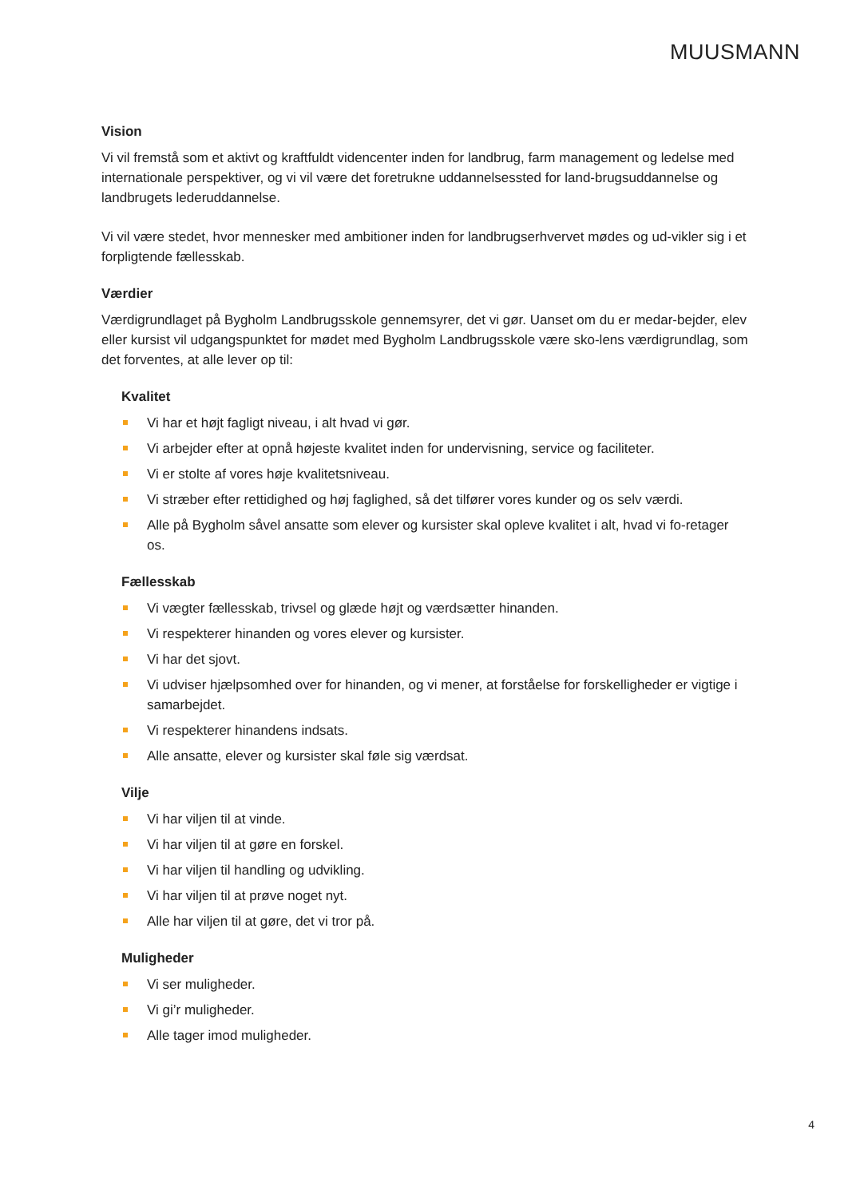MUUSMANN
Vision
Vi vil fremstå som et aktivt og kraftfuldt videncenter inden for landbrug, farm management og ledelse med internationale perspektiver, og vi vil være det foretrukne uddannelsessted for land-brugsuddannelse og landbrugets lederuddannelse.
Vi vil være stedet, hvor mennesker med ambitioner inden for landbrugserhvervet mødes og ud-vikler sig i et forpligtende fællesskab.
Værdier
Værdigrundlaget på Bygholm Landbrugsskole gennemsyrer, det vi gør. Uanset om du er medar-bejder, elev eller kursist vil udgangspunktet for mødet med Bygholm Landbrugsskole være sko-lens værdigrundlag, som det forventes, at alle lever op til:
Kvalitet
Vi har et højt fagligt niveau, i alt hvad vi gør.
Vi arbejder efter at opnå højeste kvalitet inden for undervisning, service og faciliteter.
Vi er stolte af vores høje kvalitetsniveau.
Vi stræber efter rettidighed og høj faglighed, så det tilfører vores kunder og os selv værdi.
Alle på Bygholm såvel ansatte som elever og kursister skal opleve kvalitet i alt, hvad vi fo-retager os.
Fællesskab
Vi vægter fællesskab, trivsel og glæde højt og værdsætter hinanden.
Vi respekterer hinanden og vores elever og kursister.
Vi har det sjovt.
Vi udviser hjælpsomhed over for hinanden, og vi mener, at forståelse for forskelligheder er vigtige i samarbejdet.
Vi respekterer hinandens indsats.
Alle ansatte, elever og kursister skal føle sig værdsat.
Vilje
Vi har viljen til at vinde.
Vi har viljen til at gøre en forskel.
Vi har viljen til handling og udvikling.
Vi har viljen til at prøve noget nyt.
Alle har viljen til at gøre, det vi tror på.
Muligheder
Vi ser muligheder.
Vi gi’r muligheder.
Alle tager imod muligheder.
4